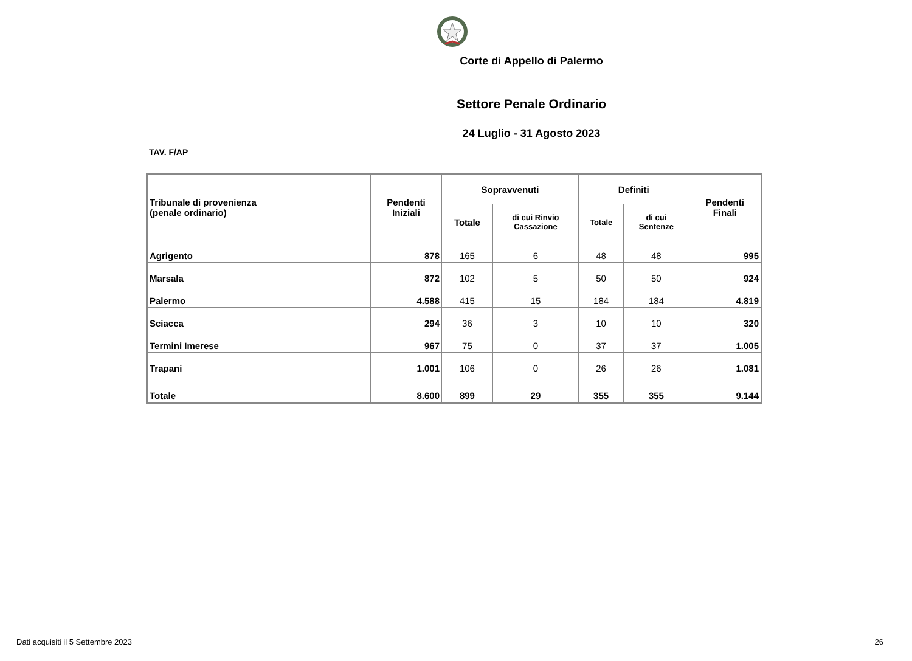Corte di Appello di Palermo
Settore Penale Ordinario
24 Luglio - 31 Agosto 2023
TAV. F/AP
| Tribunale di provenienza (penale ordinario) | Pendenti Iniziali | Sopravvenuti | | Definiti | | Pendenti Finali |
| --- | --- | --- | --- | --- | --- | --- |
| | | Totale | di cui Rinvio Cassazione | Totale | di cui Sentenze | |
| Agrigento | 878 | 165 | 6 | 48 | 48 | 995 |
| Marsala | 872 | 102 | 5 | 50 | 50 | 924 |
| Palermo | 4.588 | 415 | 15 | 184 | 184 | 4.819 |
| Sciacca | 294 | 36 | 3 | 10 | 10 | 320 |
| Termini Imerese | 967 | 75 | 0 | 37 | 37 | 1.005 |
| Trapani | 1.001 | 106 | 0 | 26 | 26 | 1.081 |
| Totale | 8.600 | 899 | 29 | 355 | 355 | 9.144 |
Dati acquisiti il 5 Settembre 2023 26